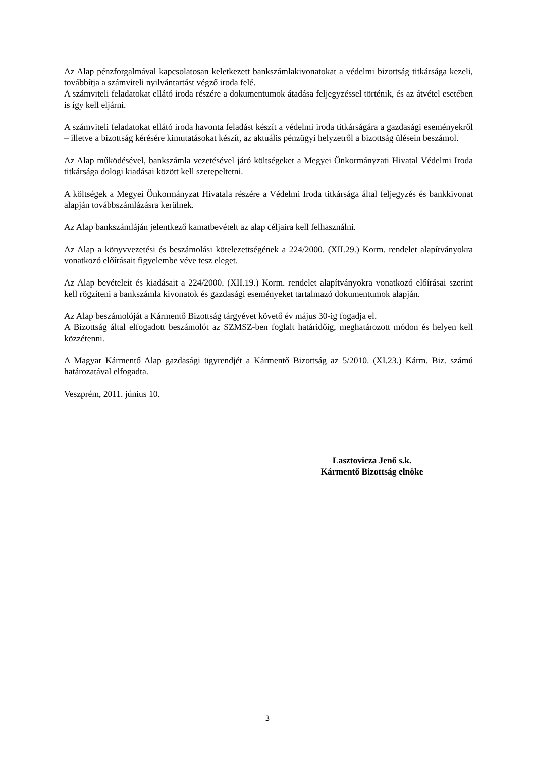Az Alap pénzforgalmával kapcsolatosan keletkezett bankszámlakivonatokat a védelmi bizottság titkársága kezeli, továbbítja a számviteli nyilvántartást végző iroda felé.
A számviteli feladatokat ellátó iroda részére a dokumentumok átadása feljegyzéssel történik, és az átvétel esetében is így kell eljárni.
A számviteli feladatokat ellátó iroda havonta feladást készít a védelmi iroda titkárságára a gazdasági eseményekről – illetve a bizottság kérésére kimutatásokat készít, az aktuális pénzügyi helyzetről a bizottság ülésein beszámol.
Az Alap működésével, bankszámla vezetésével járó költségeket a Megyei Önkormányzati Hivatal Védelmi Iroda titkársága dologi kiadásai között kell szerepeltetni.
A költségek a Megyei Önkormányzat Hivatala részére a Védelmi Iroda titkársága által feljegyzés és bankkivonat alapján továbbszámlázásra kerülnek.
Az Alap bankszámláján jelentkező kamatbevételt az alap céljaira kell felhasználni.
Az Alap a könyvvezetési és beszámolási kötelezettségének a 224/2000. (XII.29.) Korm. rendelet alapítványokra vonatkozó előírásait figyelembe véve tesz eleget.
Az Alap bevételeit és kiadásait a 224/2000. (XII.19.) Korm. rendelet alapítványokra vonatkozó előírásai szerint kell rögzíteni a bankszámla kivonatok és gazdasági eseményeket tartalmazó dokumentumok alapján.
Az Alap beszámolóját a Kármentő Bizottság tárgyévet követő év május 30-ig fogadja el.
A Bizottság által elfogadott beszámolót az SZMSZ-ben foglalt határidőig, meghatározott módon és helyen kell közzétenni.
A Magyar Kármentő Alap gazdasági ügyrendjét a Kármentő Bizottság az 5/2010. (XI.23.) Kárm. Biz. számú határozatával elfogadta.
Veszprém, 2011. június 10.
Lasztovicza Jenő s.k.
Kármentő Bizottság elnöke
3